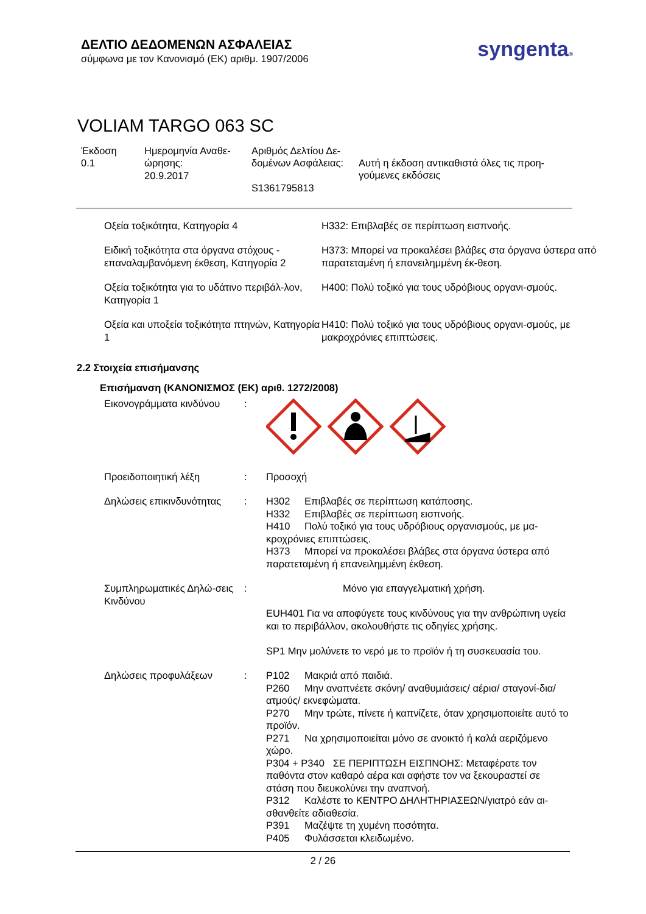ΔΕΛΤΙΟ ΔΕΔΟΜΕΝΩΝ ΑΣΦΑΛΕΙΑΣ
σύμφωνα με τον Κανονισμό (ΕΚ) αριθμ. 1907/2006
syngenta®
VOLIAM TARGO 063 SC
Έκδοση
0.1
Ημερομηνία Αναθε-
ώρησης:
20.9.2017
Αριθμός Δελτίου Δε-
δομένων Ασφάλειας:
S1361795813
Αυτή η έκδοση αντικαθιστά όλες τις προη-
γούμενες εκδόσεις
Οξεία τοξικότητα, Κατηγορία 4 H332: Επιβλαβές σε περίπτωση εισπνοής.
Ειδική τοξικότητα στα όργανα στόχους - επαναλαμβανόμενη έκθεση, Κατηγορία 2
H373: Μπορεί να προκαλέσει βλάβες στα όργανα ύστερα από παρατεταμένη ή επανειλημμένη έκ-θεση.
Οξεία τοξικότητα για το υδάτινο περιβάλ-λον, Κατηγορία 1
H400: Πολύ τοξικό για τους υδρόβιους οργανι-σμούς.
Οξεία και υποξεία τοξικότητα πτηνών, Κατηγορία 1
H410: Πολύ τοξικό για τους υδρόβιους οργανι-σμούς, με μακροχρόνιες επιπτώσεις.
2.2 Στοιχεία επισήμανσης
Επισήμανση (ΚΑΝΟΝΙΣΜΟΣ (ΕΚ) αριθ. 1272/2008)
Εικονογράμματα κινδύνου :
Προειδοποιητική λέξη : Προσοχή
Δηλώσεις επικινδυνότητας
: H302 Επιβλαβές σε περίπτωση κατάποσης.
H332 Επιβλαβές σε περίπτωση εισπνοής.
H410 Πολύ τοξικό για τους υδρόβιους οργανισμούς, με μα-κροχρόνιες επιπτώσεις.
H373 Μπορεί να προκαλέσει βλάβες στα όργανα ύστερα από παρατεταμένη ή επανειλημμένη έκθεση.
Συμπληρωματικές Δηλώ-σεις Κινδύνου
: Μόνο για επαγγελματική χρήση.
EUH401 Για να αποφύγετε τους κινδύνους για την ανθρώπινη υγεία και το περιβάλλον, ακολουθήστε τις οδηγίες χρήσης.
SP1 Μην μολύνετε το νερό με το προϊόν ή τη συσκευασία του.
Δηλώσεις προφυλάξεων : P102 Μακριά από παιδιά.
P260 Μην αναπνέετε σκόνη/ αναθυμιάσεις/ αέρια/ σταγονί-δια/ ατμούς/ εκνεφώματα.
P270 Μην τρώτε, πίνετε ή καπνίζετε, όταν χρησιμοποιείτε αυτό το προϊόν.
P271 Να χρησιμοποιείται μόνο σε ανοικτό ή καλά αεριζόμενο χώρο.
P304 + P340 ΣΕ ΠΕΡΙΠΤΩΣΗ ΕΙΣΠΝΟΗΣ: Μεταφέρατε τον παθόντα στον καθαρό αέρα και αφήστε τον να ξεκουραστεί σε στάση που διευκολύνει την αναπνοή.
P312 Καλέστε το ΚΕΝΤΡΟ ΔΗΛΗΤΗΡΙΑΣΕΩΝ/γιατρό εάν αι-σθανθείτε αδιαθεσία.
P391 Μαζέψτε τη χυμένη ποσότητα.
P405 Φυλάσσεται κλειδωμένο.
2 / 26